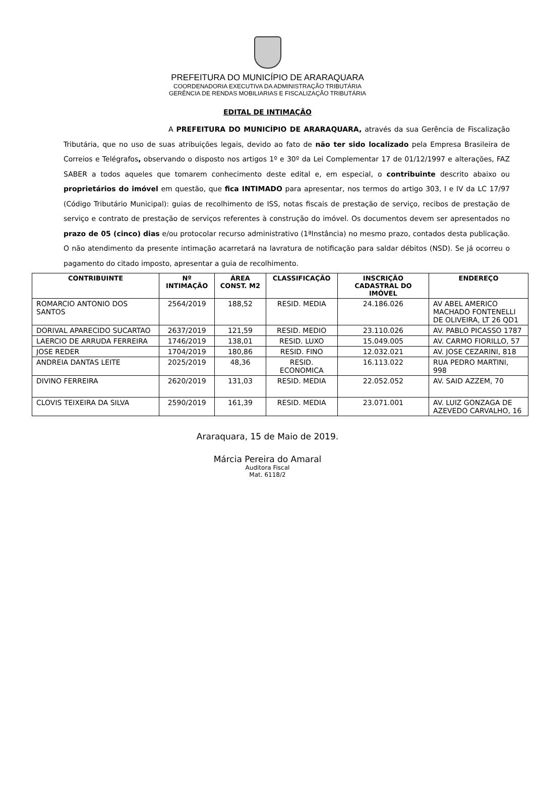PREFEITURA DO MUNICÍPIO DE ARARAQUARA
COORDENADORIA EXECUTIVA DA ADMINISTRAÇÃO TRIBUTÁRIA
GERÊNCIA DE RENDAS MOBILIARIAS E FISCALIZAÇÃO TRIBUTÁRIA
EDITAL DE INTIMAÇÃO
A PREFEITURA DO MUNICÍPIO DE ARARAQUARA, através da sua Gerência de Fiscalização Tributária, que no uso de suas atribuições legais, devido ao fato de não ter sido localizado pela Empresa Brasileira de Correios e Telégrafos, observando o disposto nos artigos 1º e 30º da Lei Complementar 17 de 01/12/1997 e alterações, FAZ SABER a todos aqueles que tomarem conhecimento deste edital e, em especial, o contribuinte descrito abaixo ou proprietários do imóvel em questão, que fica INTIMADO para apresentar, nos termos do artigo 303, I e IV da LC 17/97 (Código Tributário Municipal): guias de recolhimento de ISS, notas fiscais de prestação de serviço, recibos de prestação de serviço e contrato de prestação de serviços referentes à construção do imóvel. Os documentos devem ser apresentados no prazo de 05 (cinco) dias e/ou protocolar recurso administrativo (1ªInstância) no mesmo prazo, contados desta publicação. O não atendimento da presente intimação acarretará na lavratura de notificação para saldar débitos (NSD). Se já ocorreu o pagamento do citado imposto, apresentar a guia de recolhimento.
| CONTRIBUINTE | Nº INTIMAÇÃO | ÁREA CONST. M2 | CLASSIFICAÇÃO | INSCRIÇÃO CADASTRAL DO IMÓVEL | ENDEREÇO |
| --- | --- | --- | --- | --- | --- |
| ROMARCIO ANTONIO DOS SANTOS | 2564/2019 | 188,52 | RESID. MEDIA | 24.186.026 | AV ABEL AMERICO MACHADO FONTENELLI DE OLIVEIRA, LT 26 QD1 |
| DORIVAL APARECIDO SUCARTAO | 2637/2019 | 121,59 | RESID. MEDIO | 23.110.026 | AV. PABLO PICASSO 1787 |
| LAERCIO DE ARRUDA FERREIRA | 1746/2019 | 138,01 | RESID. LUXO | 15.049.005 | AV. CARMO FIORILLO, 57 |
| JOSE REDER | 1704/2019 | 180,86 | RESID. FINO | 12.032.021 | AV. JOSE CEZARINI, 818 |
| ANDREIA DANTAS LEITE | 2025/2019 | 48,36 | RESID. ECONOMICA | 16.113.022 | RUA PEDRO MARTINI, 998 |
| DIVINO FERREIRA | 2620/2019 | 131,03 | RESID. MEDIA | 22.052.052 | AV. SAID AZZEM, 70 |
| CLOVIS TEIXEIRA DA SILVA | 2590/2019 | 161,39 | RESID. MEDIA | 23.071.001 | AV. LUIZ GONZAGA DE AZEVEDO CARVALHO, 16 |
Araraquara, 15 de Maio de 2019.
Márcia Pereira do Amaral
Auditora Fiscal
Mat. 6118/2